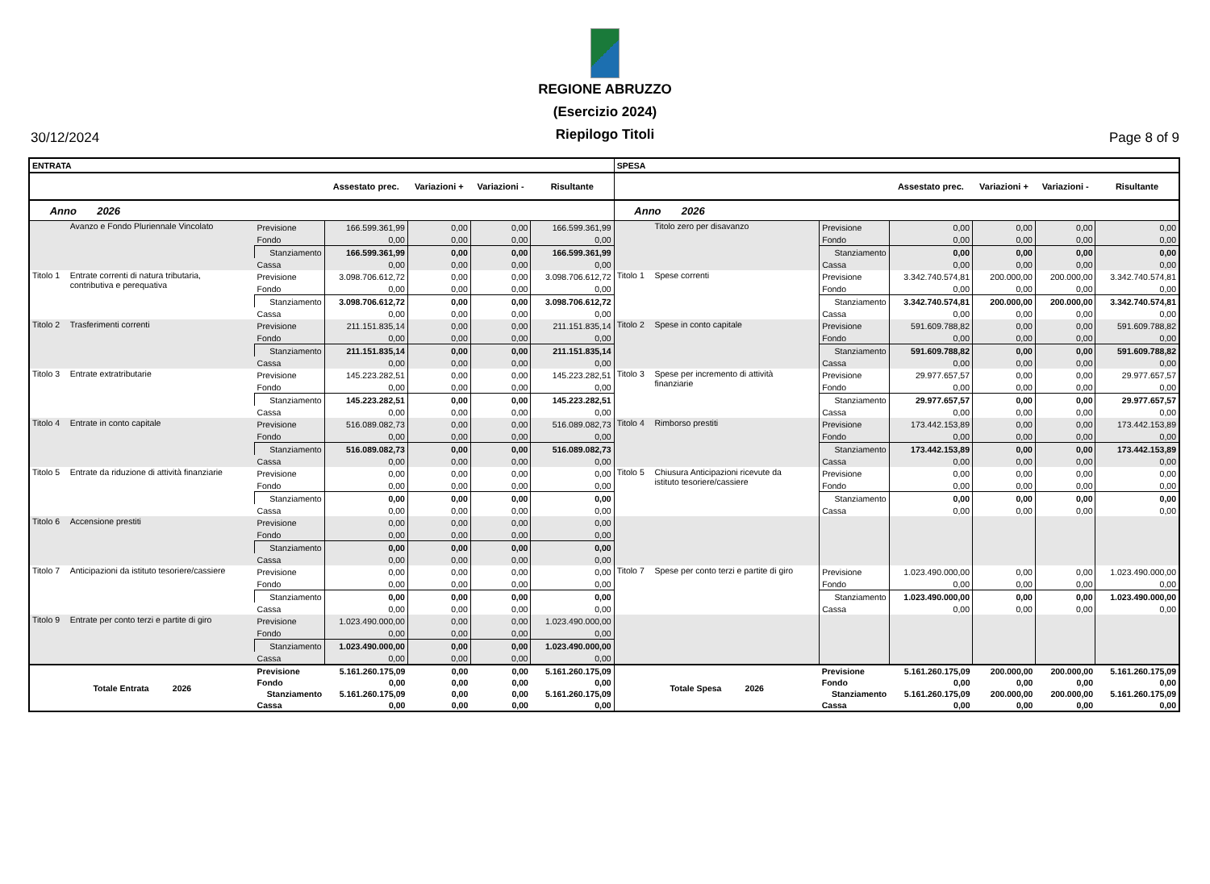30/12/2024
REGIONE ABRUZZO
(Esercizio 2024)
Riepilogo Titoli
Page 8 of 9
| ENTRATA | | | | | | | SPESA | | | | | | |
| | | | Assestato prec. | Variazioni + | Variazioni - | Risultante | | | | Assestato prec. | Variazioni + | Variazioni - | Risultante |
| Anno 2026 | | | | | | | Anno 2026 | | | | | | |
| | Avanzo e Fondo Pluriennale Vincolato | Previsione | 166.599.361,99 | 0,00 | 0,00 | 166.599.361,99 | | Titolo zero per disavanzo | Previsione | 0,00 | 0,00 | 0,00 | 0,00 |
| | | Fondo | 0,00 | 0,00 | 0,00 | 0,00 | | | Fondo | 0,00 | 0,00 | 0,00 | 0,00 |
| | | Stanziamento | 166.599.361,99 | 0,00 | 0,00 | 166.599.361,99 | | | Stanziamento | 0,00 | 0,00 | 0,00 | 0,00 |
| | | Cassa | 0,00 | 0,00 | 0,00 | 0,00 | | | Cassa | 0,00 | 0,00 | 0,00 | 0,00 |
| Titolo 1 | Entrate correnti di natura tributaria, contributiva e perequativa | Previsione | 3.098.706.612,72 | 0,00 | 0,00 | 3.098.706.612,72 | Titolo 1 | Spese correnti | Previsione | 3.342.740.574,81 | 200.000,00 | 200.000,00 | 3.342.740.574,81 |
| | | Fondo | 0,00 | 0,00 | 0,00 | 0,00 | | | Fondo | 0,00 | 0,00 | 0,00 | 0,00 |
| | | Stanziamento | 3.098.706.612,72 | 0,00 | 0,00 | 3.098.706.612,72 | | | Stanziamento | 3.342.740.574,81 | 200.000,00 | 200.000,00 | 3.342.740.574,81 |
| | | Cassa | 0,00 | 0,00 | 0,00 | 0,00 | | | Cassa | 0,00 | 0,00 | 0,00 | 0,00 |
| Titolo 2 | Trasferimenti correnti | Previsione | 211.151.835,14 | 0,00 | 0,00 | 211.151.835,14 | Titolo 2 | Spese in conto capitale | Previsione | 591.609.788,82 | 0,00 | 0,00 | 591.609.788,82 |
| | | Fondo | 0,00 | 0,00 | 0,00 | 0,00 | | | Fondo | 0,00 | 0,00 | 0,00 | 0,00 |
| | | Stanziamento | 211.151.835,14 | 0,00 | 0,00 | 211.151.835,14 | | | Stanziamento | 591.609.788,82 | 0,00 | 0,00 | 591.609.788,82 |
| | | Cassa | 0,00 | 0,00 | 0,00 | 0,00 | | | Cassa | 0,00 | 0,00 | 0,00 | 0,00 |
| Titolo 3 | Entrate extratributarie | Previsione | 145.223.282,51 | 0,00 | 0,00 | 145.223.282,51 | Titolo 3 | Spese per incremento di attività finanziarie | Previsione | 29.977.657,57 | 0,00 | 0,00 | 29.977.657,57 |
| | | Fondo | 0,00 | 0,00 | 0,00 | 0,00 | | | Fondo | 0,00 | 0,00 | 0,00 | 0,00 |
| | | Stanziamento | 145.223.282,51 | 0,00 | 0,00 | 145.223.282,51 | | | Stanziamento | 29.977.657,57 | 0,00 | 0,00 | 29.977.657,57 |
| | | Cassa | 0,00 | 0,00 | 0,00 | 0,00 | | | Cassa | 0,00 | 0,00 | 0,00 | 0,00 |
| Titolo 4 | Entrate in conto capitale | Previsione | 516.089.082,73 | 0,00 | 0,00 | 516.089.082,73 | Titolo 4 | Rimborso prestiti | Previsione | 173.442.153,89 | 0,00 | 0,00 | 173.442.153,89 |
| | | Fondo | 0,00 | 0,00 | 0,00 | 0,00 | | | Fondo | 0,00 | 0,00 | 0,00 | 0,00 |
| | | Stanziamento | 516.089.082,73 | 0,00 | 0,00 | 516.089.082,73 | | | Stanziamento | 173.442.153,89 | 0,00 | 0,00 | 173.442.153,89 |
| | | Cassa | 0,00 | 0,00 | 0,00 | 0,00 | | | Cassa | 0,00 | 0,00 | 0,00 | 0,00 |
| Titolo 5 | Entrate da riduzione di attività finanziarie | Previsione | 0,00 | 0,00 | 0,00 | 0,00 | Titolo 5 | Chiusura Anticipazioni ricevute da istituto tesoriere/cassiere | Previsione | 0,00 | 0,00 | 0,00 | 0,00 |
| | | Fondo | 0,00 | 0,00 | 0,00 | 0,00 | | | Fondo | 0,00 | 0,00 | 0,00 | 0,00 |
| | | Stanziamento | 0,00 | 0,00 | 0,00 | 0,00 | | | Stanziamento | 0,00 | 0,00 | 0,00 | 0,00 |
| | | Cassa | 0,00 | 0,00 | 0,00 | 0,00 | | | Cassa | 0,00 | 0,00 | 0,00 | 0,00 |
| Titolo 6 | Accensione prestiti | Previsione | 0,00 | 0,00 | 0,00 | 0,00 | | | | | | | |
| | | Fondo | 0,00 | 0,00 | 0,00 | 0,00 | | | | | | | |
| | | Stanziamento | 0,00 | 0,00 | 0,00 | 0,00 | | | | | | | |
| | | Cassa | 0,00 | 0,00 | 0,00 | 0,00 | | | | | | | |
| Titolo 7 | Anticipazioni da istituto tesoriere/cassiere | Previsione | 0,00 | 0,00 | 0,00 | 0,00 | Titolo 7 | Spese per conto terzi e partite di giro | Previsione | 1.023.490.000,00 | 0,00 | 0,00 | 1.023.490.000,00 |
| | | Fondo | 0,00 | 0,00 | 0,00 | 0,00 | | | Fondo | 0,00 | 0,00 | 0,00 | 0,00 |
| | | Stanziamento | 0,00 | 0,00 | 0,00 | 0,00 | | | Stanziamento | 1.023.490.000,00 | 0,00 | 0,00 | 1.023.490.000,00 |
| | | Cassa | 0,00 | 0,00 | 0,00 | 0,00 | | | Cassa | 0,00 | 0,00 | 0,00 | 0,00 |
| Titolo 9 | Entrate per conto terzi e partite di giro | Previsione | 1.023.490.000,00 | 0,00 | 0,00 | 1.023.490.000,00 | | | | | | | |
| | | Fondo | 0,00 | 0,00 | 0,00 | 0,00 | | | | | | | |
| | | Stanziamento | 1.023.490.000,00 | 0,00 | 0,00 | 1.023.490.000,00 | | | | | | | |
| | | Cassa | 0,00 | 0,00 | 0,00 | 0,00 | | | | | | | |
| Totale Entrata 2026 | | Previsione | 5.161.260.175,09 | 0,00 | 0,00 | 5.161.260.175,09 | Totale Spesa 2026 | | Previsione | 5.161.260.175,09 | 200.000,00 | 200.000,00 | 5.161.260.175,09 |
| | | Fondo | 0,00 | 0,00 | 0,00 | 0,00 | | | Fondo | 0,00 | 0,00 | 0,00 | 0,00 |
| | | Stanziamento | 5.161.260.175,09 | 0,00 | 0,00 | 5.161.260.175,09 | | | Stanziamento | 5.161.260.175,09 | 200.000,00 | 200.000,00 | 5.161.260.175,09 |
| | | Cassa | 0,00 | 0,00 | 0,00 | 0,00 | | | Cassa | 0,00 | 0,00 | 0,00 | 0,00 |